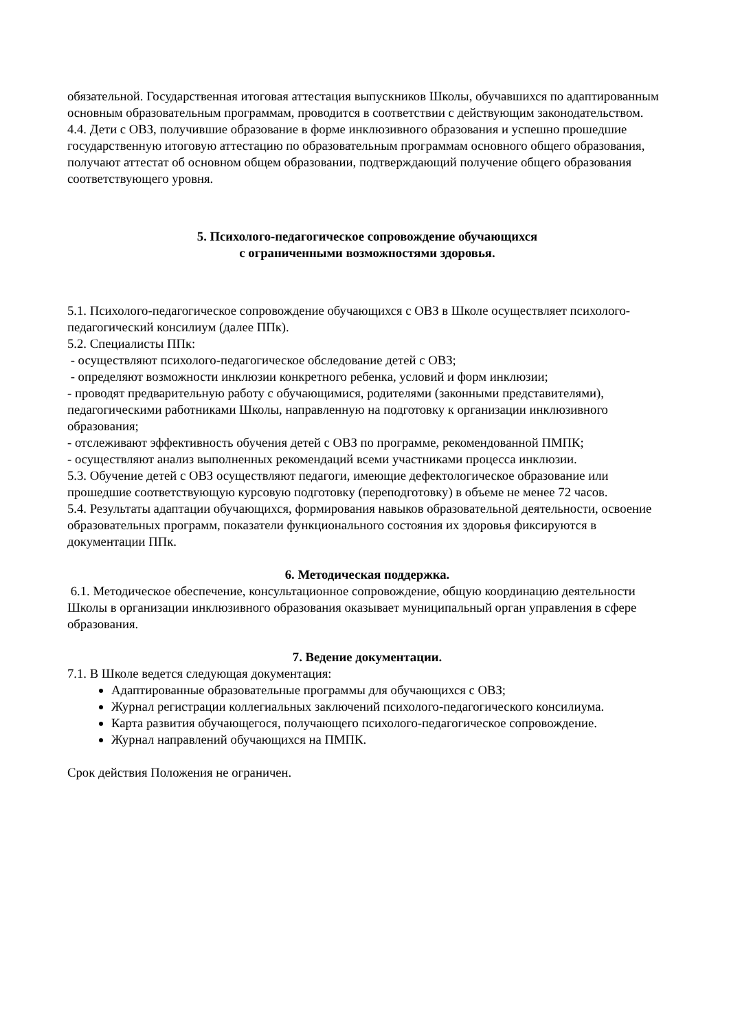обязательной. Государственная итоговая аттестация выпускников Школы, обучавшихся по адаптированным основным образовательным программам, проводится в соответствии с действующим законодательством.
4.4. Дети с ОВЗ, получившие образование в форме инклюзивного образования и успешно прошедшие государственную итоговую аттестацию по образовательным программам основного общего образования, получают аттестат об основном общем образовании, подтверждающий получение общего образования соответствующего уровня.
5. Психолого-педагогическое сопровождение обучающихся
с ограниченными возможностями здоровья.
5.1. Психолого-педагогическое сопровождение обучающихся с ОВЗ в Школе осуществляет психолого-педагогический консилиум (далее ППк).
5.2. Специалисты ППк:
- осуществляют психолого-педагогическое обследование детей с ОВЗ;
- определяют возможности инклюзии конкретного ребенка, условий и форм инклюзии;
- проводят предварительную работу с обучающимися, родителями (законными представителями), педагогическими работниками Школы, направленную на подготовку к организации инклюзивного образования;
- отслеживают эффективность обучения детей с ОВЗ по программе, рекомендованной ПМПК;
- осуществляют анализ выполненных рекомендаций всеми участниками процесса инклюзии.
5.3. Обучение детей с ОВЗ осуществляют педагоги, имеющие дефектологическое образование или прошедшие соответствующую курсовую подготовку (переподготовку) в объеме не менее 72 часов.
5.4. Результаты адаптации обучающихся, формирования навыков образовательной деятельности, освоение образовательных программ, показатели функционального состояния их здоровья фиксируются в документации ППк.
6. Методическая поддержка.
6.1. Методическое обеспечение, консультационное сопровождение, общую координацию деятельности Школы в организации инклюзивного образования оказывает муниципальный орган управления в сфере образования.
7. Ведение документации.
7.1. В Школе ведется следующая документация:
Адаптированные образовательные программы для обучающихся с ОВЗ;
Журнал регистрации коллегиальных заключений психолого-педагогического консилиума.
Карта развития обучающегося, получающего психолого-педагогическое сопровождение.
Журнал направлений обучающихся на ПМПК.
Срок действия Положения не ограничен.